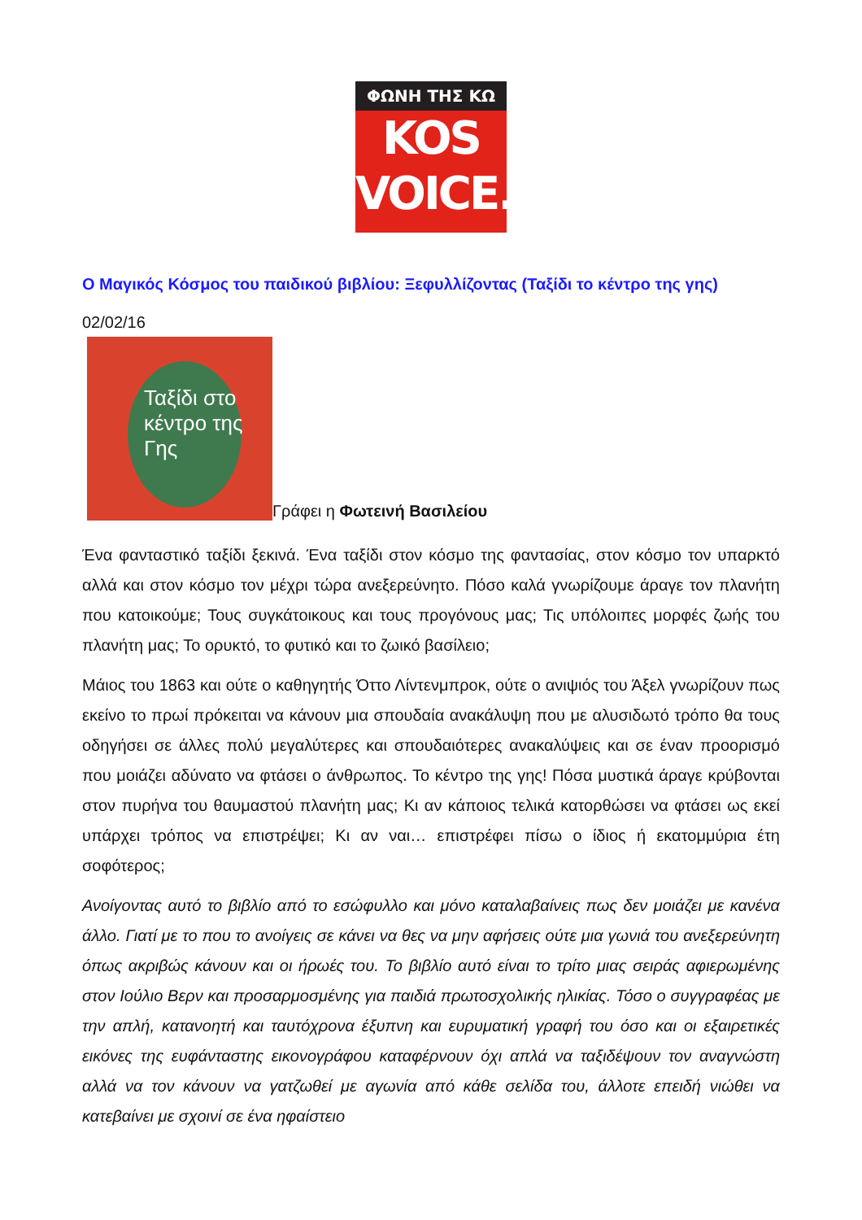ΦΩΝΗ ΤΗΣ ΚΩ
KOS
VOICE.
Ο Μαγικός Κόσμος του παιδικού βιβλίου: Ξεφυλλίζοντας (Ταξίδι το κέντρο της γης)
02/02/16
Ταξίδι στο κέντρο της Γης
Γράφει η Φωτεινή Βασιλείου
Ένα φανταστικό ταξίδι ξεκινά. Ένα ταξίδι στον κόσμο της φαντασίας, στον κόσμο τον υπαρκτό αλλά και στον κόσμο τον μέχρι τώρα ανεξερεύνητο. Πόσο καλά γνωρίζουμε άραγε τον πλανήτη που κατοικούμε; Τους συγκάτοικους και τους προγόνους μας; Τις υπόλοιπες μορφές ζωής του πλανήτη μας; Το ορυκτό, το φυτικό και το ζωικό βασίλειο;
Μάιος του 1863 και ούτε ο καθηγητής Όττο Λίντενμπροκ, ούτε ο ανιψιός του Άξελ γνωρίζουν πως εκείνο το πρωί πρόκειται να κάνουν μια σπουδαία ανακάλυψη που με αλυσιδωτό τρόπο θα τους οδηγήσει σε άλλες πολύ μεγαλύτερες και σπουδαιότερες ανακαλύψεις και σε έναν προορισμό που μοιάζει αδύνατο να φτάσει ο άνθρωπος. Το κέντρο της γης! Πόσα μυστικά άραγε κρύβονται στον πυρήνα του θαυμαστού πλανήτη μας; Κι αν κάποιος τελικά κατορθώσει να φτάσει ως εκεί υπάρχει τρόπος να επιστρέψει; Κι αν ναι… επιστρέφει πίσω ο ίδιος ή εκατομμύρια έτη σοφότερος;
Ανοίγοντας αυτό το βιβλίο από το εσώφυλλο και μόνο καταλαβαίνεις πως δεν μοιάζει με κανένα άλλο. Γιατί με το που το ανοίγεις σε κάνει να θες να μην αφήσεις ούτε μια γωνιά του ανεξερεύνητη όπως ακριβώς κάνουν και οι ήρωές του. Το βιβλίο αυτό είναι το τρίτο μιας σειράς αφιερωμένης στον Ιούλιο Βερν και προσαρμοσμένης για παιδιά πρωτοσχολικής ηλικίας. Τόσο ο συγγραφέας με την απλή, κατανοητή και ταυτόχρονα έξυπνη και ευρυματική γραφή του όσο και οι εξαιρετικές εικόνες της ευφάνταστης εικονογράφου καταφέρνουν όχι απλά να ταξιδέψουν τον αναγνώστη αλλά να τον κάνουν να γατζωθεί με αγωνία από κάθε σελίδα του, άλλοτε επειδή νιώθει να κατεβαίνει με σχοινί σε ένα ηφαίστειο